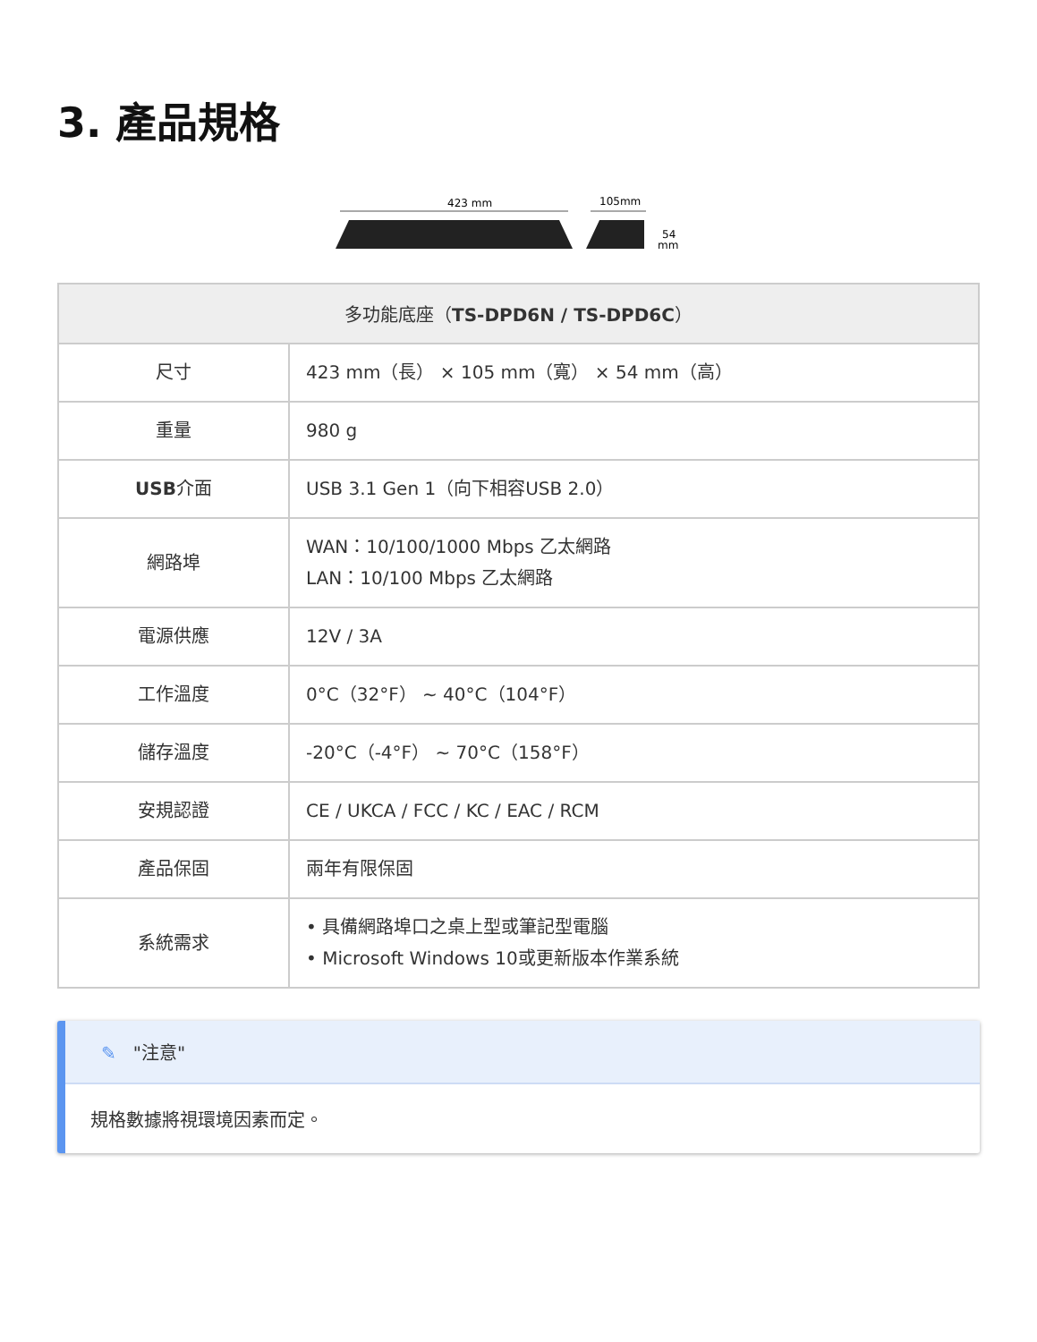3. 產品規格
423 mm
105mm
54
mm
| 多功能底座（ TS-DPD6N / TS-DPD6C ） | |
| --- | --- |
| 尺寸 | 423 mm（長） × 105 mm（寬） × 54 mm（高） |
| 重量 | 980 g |
| USB 介面 | USB 3.1 Gen 1（向下相容USB 2.0） |
| 網路埠 | WAN：10/100/1000 Mbps 乙太網路 LAN：10/100 Mbps 乙太網路 |
| 電源供應 | 12V / 3A |
| 工作溫度 | 0°C（32°F） ~ 40°C（104°F） |
| 儲存溫度 | -20°C（-4°F） ~ 70°C（158°F） |
| 安規認證 | CE / UKCA / FCC / KC / EAC / RCM |
| 產品保固 | 兩年有限保固 |
| 系統需求 | • 具備網路埠口之桌上型或筆記型電腦 • Microsoft Windows 10或更新版本作業系統 |
✎ "注意"
規格數據將視環境因素而定。